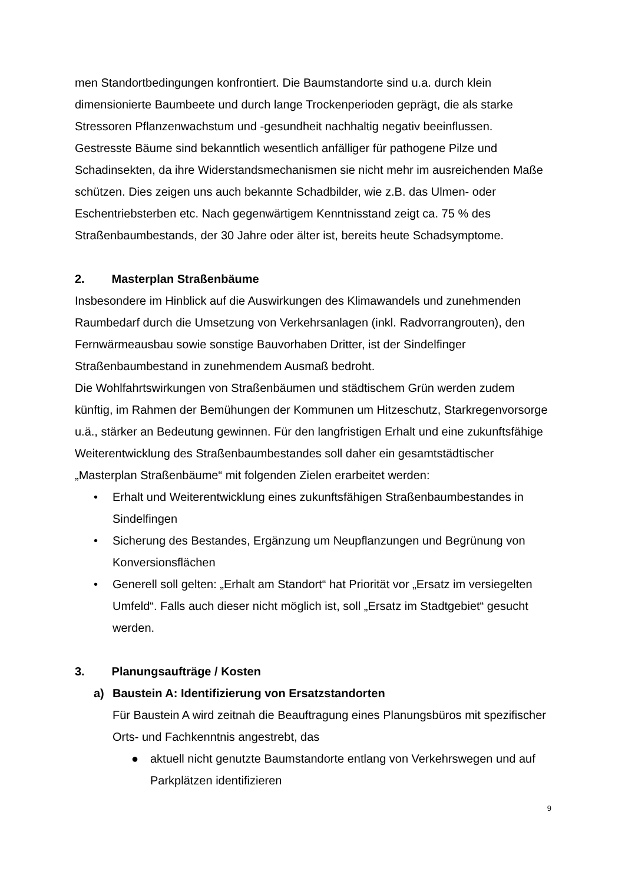men Standortbedingungen konfrontiert. Die Baumstandorte sind u.a. durch klein dimensionierte Baumbeete und durch lange Trockenperioden geprägt, die als starke Stressoren Pflanzenwachstum und -gesundheit nachhaltig negativ beeinflussen. Gestresste Bäume sind bekanntlich wesentlich anfälliger für pathogene Pilze und Schadinsekten, da ihre Widerstandsmechanismen sie nicht mehr im ausreichenden Maße schützen. Dies zeigen uns auch bekannte Schadbilder, wie z.B. das Ulmen- oder Eschentriebsterben etc. Nach gegenwärtigem Kenntnisstand zeigt ca. 75 % des Straßenbaumbestands, der 30 Jahre oder älter ist, bereits heute Schadsymptome.
2. Masterplan Straßenbäume
Insbesondere im Hinblick auf die Auswirkungen des Klimawandels und zunehmenden Raumbedarf durch die Umsetzung von Verkehrsanlagen (inkl. Radvorrangrouten), den Fernwärmeausbau sowie sonstige Bauvorhaben Dritter, ist der Sindelfinger Straßenbaumbestand in zunehmendem Ausmaß bedroht.
Die Wohlfahrtswirkungen von Straßenbäumen und städtischem Grün werden zudem künftig, im Rahmen der Bemühungen der Kommunen um Hitzeschutz, Starkregenvorsorge u.ä., stärker an Bedeutung gewinnen. Für den langfristigen Erhalt und eine zukunftsfähige Weiterentwicklung des Straßenbaumbestandes soll daher ein gesamtstädtischer „Masterplan Straßenbäume“ mit folgenden Zielen erarbeitet werden:
• Erhalt und Weiterentwicklung eines zukunftsfähigen Straßenbaumbestandes in Sindelfingen
• Sicherung des Bestandes, Ergänzung um Neupflanzungen und Begrünung von Konversionsflächen
• Generell soll gelten: „Erhalt am Standort“ hat Priorität vor „Ersatz im versiegelten Umfeld“. Falls auch dieser nicht möglich ist, soll „Ersatz im Stadtgebiet“ gesucht werden.
3. Planungsaufträge / Kosten
a) Baustein A: Identifizierung von Ersatzstandorten
Für Baustein A wird zeitnah die Beauftragung eines Planungsbüros mit spezifischer Orts- und Fachkenntnis angestrebt, das
● aktuell nicht genutzte Baumstandorte entlang von Verkehrswegen und auf Parkplätzen identifizieren
9